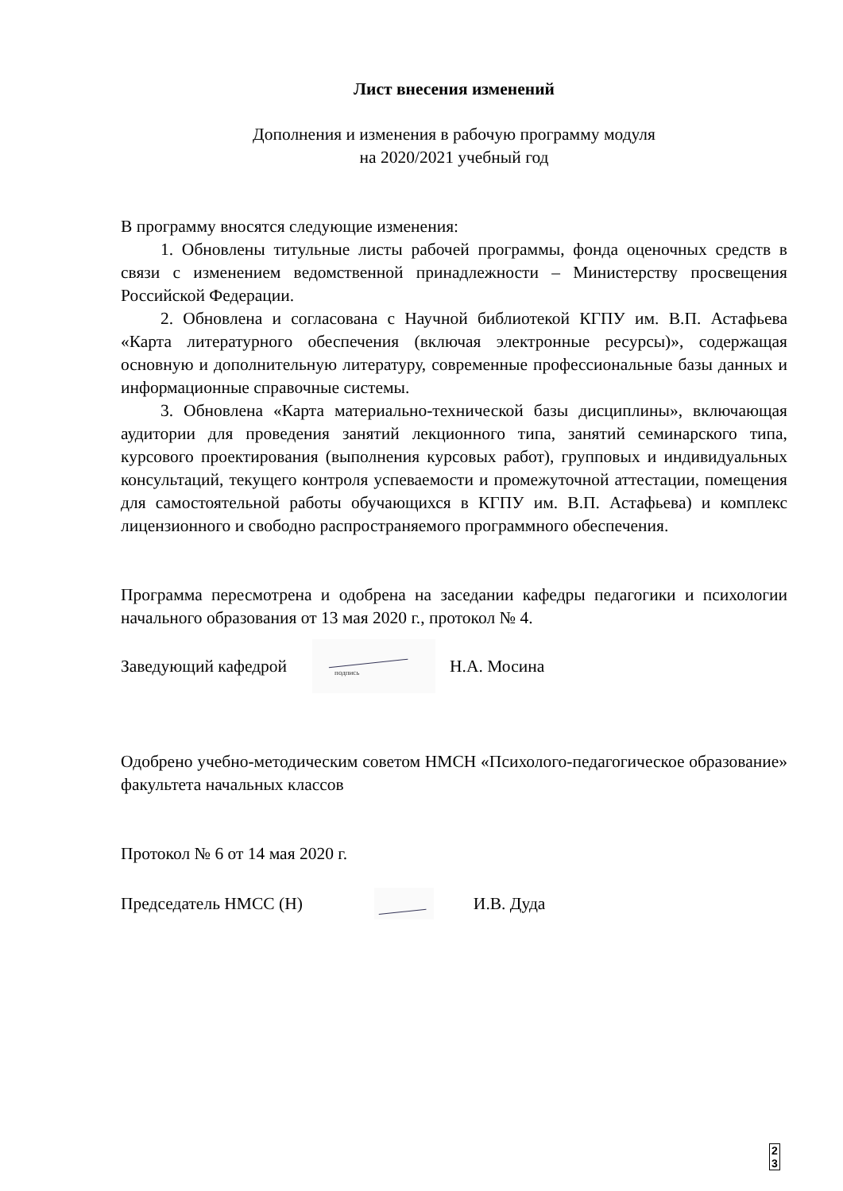Лист внесения изменений
Дополнения и изменения в рабочую программу модуля
на 2020/2021 учебный год
В программу вносятся следующие изменения:
1. Обновлены титульные листы рабочей программы, фонда оценочных средств в связи с изменением ведомственной принадлежности – Министерству просвещения Российской Федерации.
2. Обновлена и согласована с Научной библиотекой КГПУ им. В.П. Астафьева «Карта литературного обеспечения (включая электронные ресурсы)», содержащая основную и дополнительную литературу, современные профессиональные базы данных и информационные справочные системы.
3. Обновлена «Карта материально-технической базы дисциплины», включающая аудитории для проведения занятий лекционного типа, занятий семинарского типа, курсового проектирования (выполнения курсовых работ), групповых и индивидуальных консультаций, текущего контроля успеваемости и промежуточной аттестации, помещения для самостоятельной работы обучающихся в КГПУ им. В.П. Астафьева) и комплекс лицензионного и свободно распространяемого программного обеспечения.
Программа пересмотрена и одобрена на заседании кафедры педагогики и психологии начального образования от 13 мая 2020 г., протокол № 4.
Заведующий кафедрой
подпись
Н.А. Мосина
Одобрено учебно-методическим советом НМСН «Психолого-педагогическое образование» факультета начальных классов
Протокол № 6 от 14 мая 2020 г.
Председатель НМСС (Н) И.В. Дуда
2
3